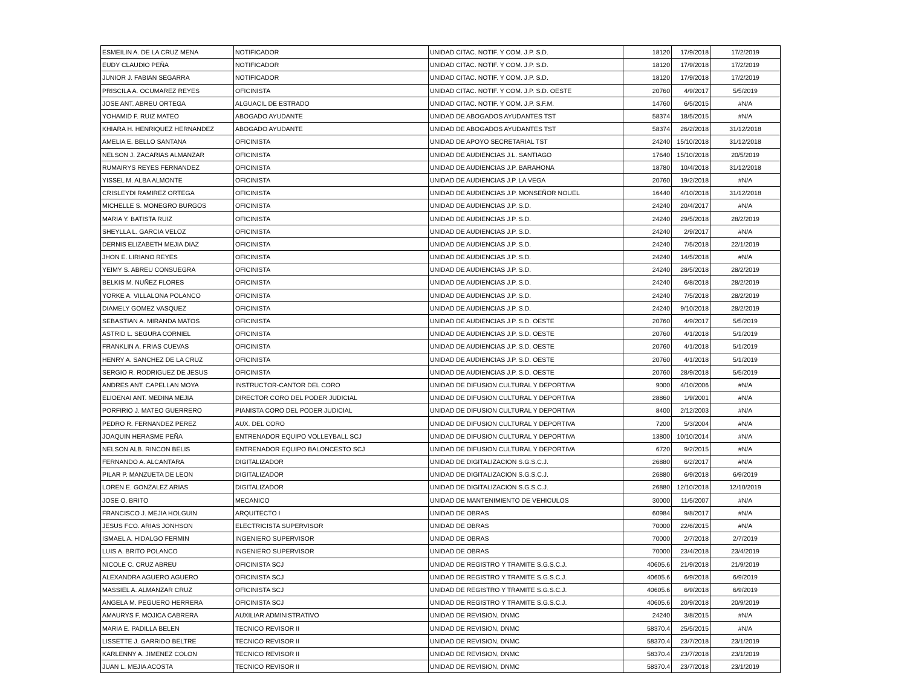| ESMEILIN A. DE LA CRUZ MENA | NOTIFICADOR | UNIDAD CITAC. NOTIF. Y COM. J.P. S.D. | 18120 | 17/9/2018 | 17/2/2019 |
| EUDY CLAUDIO PEÑA | NOTIFICADOR | UNIDAD CITAC. NOTIF. Y COM. J.P. S.D. | 18120 | 17/9/2018 | 17/2/2019 |
| JUNIOR J. FABIAN SEGARRA | NOTIFICADOR | UNIDAD CITAC. NOTIF. Y COM. J.P. S.D. | 18120 | 17/9/2018 | 17/2/2019 |
| PRISCILA A. OCUMAREZ REYES | OFICINISTA | UNIDAD CITAC. NOTIF. Y COM. J.P. S.D. OESTE | 20760 | 4/9/2017 | 5/5/2019 |
| JOSE ANT. ABREU ORTEGA | ALGUACIL DE ESTRADO | UNIDAD CITAC. NOTIF. Y COM. J.P. S.F.M. | 14760 | 6/5/2015 | #N/A |
| YOHAMID F. RUIZ MATEO | ABOGADO AYUDANTE | UNIDAD DE ABOGADOS AYUDANTES TST | 58374 | 18/5/2015 | #N/A |
| KHIARA H. HENRIQUEZ HERNANDEZ | ABOGADO AYUDANTE | UNIDAD DE ABOGADOS AYUDANTES TST | 58374 | 26/2/2018 | 31/12/2018 |
| AMELIA E. BELLO SANTANA | OFICINISTA | UNIDAD DE APOYO SECRETARIAL TST | 24240 | 15/10/2018 | 31/12/2018 |
| NELSON J. ZACARIAS ALMANZAR | OFICINISTA | UNIDAD DE AUDIENCIAS J.L. SANTIAGO | 17640 | 15/10/2018 | 20/5/2019 |
| RUMAIRYS REYES FERNANDEZ | OFICINISTA | UNIDAD DE AUDIENCIAS J.P. BARAHONA | 18780 | 10/4/2018 | 31/12/2018 |
| YISSEL M. ALBA ALMONTE | OFICINISTA | UNIDAD DE AUDIENCIAS J.P. LA VEGA | 20760 | 19/2/2018 | #N/A |
| CRISLEYDI RAMIREZ ORTEGA | OFICINISTA | UNIDAD DE AUDIENCIAS J.P. MONSEÑOR NOUEL | 16440 | 4/10/2018 | 31/12/2018 |
| MICHELLE S. MONEGRO BURGOS | OFICINISTA | UNIDAD DE AUDIENCIAS J.P. S.D. | 24240 | 20/4/2017 | #N/A |
| MARIA Y. BATISTA RUIZ | OFICINISTA | UNIDAD DE AUDIENCIAS J.P. S.D. | 24240 | 29/5/2018 | 28/2/2019 |
| SHEYLLA L. GARCIA VELOZ | OFICINISTA | UNIDAD DE AUDIENCIAS J.P. S.D. | 24240 | 2/9/2017 | #N/A |
| DERNIS ELIZABETH MEJIA DIAZ | OFICINISTA | UNIDAD DE AUDIENCIAS J.P. S.D. | 24240 | 7/5/2018 | 22/1/2019 |
| JHON E. LIRIANO REYES | OFICINISTA | UNIDAD DE AUDIENCIAS J.P. S.D. | 24240 | 14/5/2018 | #N/A |
| YEIMY S. ABREU CONSUEGRA | OFICINISTA | UNIDAD DE AUDIENCIAS J.P. S.D. | 24240 | 28/5/2018 | 28/2/2019 |
| BELKIS M. NUÑEZ FLORES | OFICINISTA | UNIDAD DE AUDIENCIAS J.P. S.D. | 24240 | 6/8/2018 | 28/2/2019 |
| YORKE A. VILLALONA POLANCO | OFICINISTA | UNIDAD DE AUDIENCIAS J.P. S.D. | 24240 | 7/5/2018 | 28/2/2019 |
| DIAMELY GOMEZ VASQUEZ | OFICINISTA | UNIDAD DE AUDIENCIAS J.P. S.D. | 24240 | 9/10/2018 | 28/2/2019 |
| SEBASTIAN A. MIRANDA MATOS | OFICINISTA | UNIDAD DE AUDIENCIAS J.P. S.D. OESTE | 20760 | 4/9/2017 | 5/5/2019 |
| ASTRID L. SEGURA CORNIEL | OFICINISTA | UNIDAD DE AUDIENCIAS J.P. S.D. OESTE | 20760 | 4/1/2018 | 5/1/2019 |
| FRANKLIN A. FRIAS CUEVAS | OFICINISTA | UNIDAD DE AUDIENCIAS J.P. S.D. OESTE | 20760 | 4/1/2018 | 5/1/2019 |
| HENRY A. SANCHEZ DE LA CRUZ | OFICINISTA | UNIDAD DE AUDIENCIAS J.P. S.D. OESTE | 20760 | 4/1/2018 | 5/1/2019 |
| SERGIO R. RODRIGUEZ DE JESUS | OFICINISTA | UNIDAD DE AUDIENCIAS J.P. S.D. OESTE | 20760 | 28/9/2018 | 5/5/2019 |
| ANDRES ANT. CAPELLAN MOYA | INSTRUCTOR-CANTOR DEL CORO | UNIDAD DE DIFUSION CULTURAL Y DEPORTIVA | 9000 | 4/10/2006 | #N/A |
| ELIOENAI ANT. MEDINA MEJIA | DIRECTOR CORO DEL PODER JUDICIAL | UNIDAD DE DIFUSION CULTURAL Y DEPORTIVA | 28860 | 1/9/2001 | #N/A |
| PORFIRIO J. MATEO GUERRERO | PIANISTA CORO DEL PODER JUDICIAL | UNIDAD DE DIFUSION CULTURAL Y DEPORTIVA | 8400 | 2/12/2003 | #N/A |
| PEDRO R. FERNANDEZ PEREZ | AUX. DEL CORO | UNIDAD DE DIFUSION CULTURAL Y DEPORTIVA | 7200 | 5/3/2004 | #N/A |
| JOAQUIN HERASME PEÑA | ENTRENADOR EQUIPO VOLLEYBALL SCJ | UNIDAD DE DIFUSION CULTURAL Y DEPORTIVA | 13800 | 10/10/2014 | #N/A |
| NELSON ALB. RINCON BELIS | ENTRENADOR EQUIPO BALONCESTO SCJ | UNIDAD DE DIFUSION CULTURAL Y DEPORTIVA | 6720 | 9/2/2015 | #N/A |
| FERNANDO A. ALCANTARA | DIGITALIZADOR | UNIDAD DE DIGITALIZACION S.G.S.C.J. | 26880 | 6/2/2017 | #N/A |
| PILAR P. MANZUETA DE LEON | DIGITALIZADOR | UNIDAD DE DIGITALIZACION S.G.S.C.J. | 26880 | 6/9/2018 | 6/9/2019 |
| LOREN E. GONZALEZ ARIAS | DIGITALIZADOR | UNIDAD DE DIGITALIZACION S.G.S.C.J. | 26880 | 12/10/2018 | 12/10/2019 |
| JOSE O. BRITO | MECANICO | UNIDAD DE MANTENIMIENTO DE VEHICULOS | 30000 | 11/5/2007 | #N/A |
| FRANCISCO J. MEJIA HOLGUIN | ARQUITECTO I | UNIDAD DE OBRAS | 60984 | 9/8/2017 | #N/A |
| JESUS FCO. ARIAS JONHSON | ELECTRICISTA SUPERVISOR | UNIDAD DE OBRAS | 70000 | 22/6/2015 | #N/A |
| ISMAEL A. HIDALGO FERMIN | INGENIERO SUPERVISOR | UNIDAD DE OBRAS | 70000 | 2/7/2018 | 2/7/2019 |
| LUIS A. BRITO POLANCO | INGENIERO SUPERVISOR | UNIDAD DE OBRAS | 70000 | 23/4/2018 | 23/4/2019 |
| NICOLE C. CRUZ ABREU | OFICINISTA SCJ | UNIDAD DE REGISTRO Y TRAMITE S.G.S.C.J. | 40605.6 | 21/9/2018 | 21/9/2019 |
| ALEXANDRA AGUERO AGUERO | OFICINISTA SCJ | UNIDAD DE REGISTRO Y TRAMITE S.G.S.C.J. | 40605.6 | 6/9/2018 | 6/9/2019 |
| MASSIEL A. ALMANZAR CRUZ | OFICINISTA SCJ | UNIDAD DE REGISTRO Y TRAMITE S.G.S.C.J. | 40605.6 | 6/9/2018 | 6/9/2019 |
| ANGELA M. PEGUERO HERRERA | OFICINISTA SCJ | UNIDAD DE REGISTRO Y TRAMITE S.G.S.C.J. | 40605.6 | 20/9/2018 | 20/9/2019 |
| AMAURYS F. MOJICA CABRERA | AUXILIAR ADMINISTRATIVO | UNIDAD DE REVISION, DNMC | 24240 | 3/8/2015 | #N/A |
| MARIA E. PADILLA BELEN | TECNICO REVISOR II | UNIDAD DE REVISION, DNMC | 58370.4 | 25/5/2015 | #N/A |
| LISSETTE J. GARRIDO BELTRE | TECNICO REVISOR II | UNIDAD DE REVISION, DNMC | 58370.4 | 23/7/2018 | 23/1/2019 |
| KARLENNY A. JIMENEZ COLON | TECNICO REVISOR II | UNIDAD DE REVISION, DNMC | 58370.4 | 23/7/2018 | 23/1/2019 |
| JUAN L. MEJIA ACOSTA | TECNICO REVISOR II | UNIDAD DE REVISION, DNMC | 58370.4 | 23/7/2018 | 23/1/2019 |